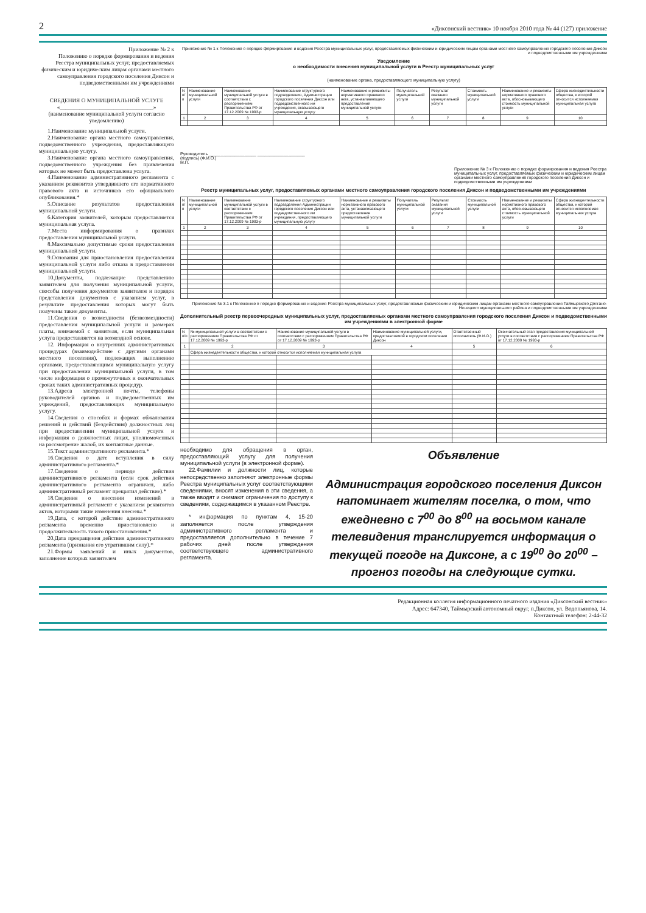2 «Диксонский вестник» 10 ноября 2010 года № 44 (127) приложение
Приложение № 2 к
Положению о порядке формирования и ведения Реестра муниципальных услуг, предоставляемых физическим и юридическим лицам органами местного самоуправления городского поселения Диксон и подведомственными им учреждениями
СВЕДЕНИЯ О МУНИЦИПАЛЬНОЙ УСЛУГЕ
«_________________________________»
(наименование муниципальной услуги согласно уведомлению)
1.Наименование муниципальной услуги.
2.Наименование органа местного самоуправления, подведомственного учреждения, предоставляющего муниципальную услугу.
3.Наименование органа местного самоуправления, подведомственного учреждения без привлечения которых не может быть предоставлена услуга.
4.Наименование административного регламента с указанием реквизитов утвердившего его нормативного правового акта и источников его официального опубликования.*
5.Описание результатов предоставления муниципальной услуги.
6.Категория заявителей, которым предоставляется муниципальная услуга.
7.Места информирования о правилах предоставления муниципальной услуги.
8.Максимально допустимые сроки предоставления муниципальной услуги.
9.Основания для приостановления предоставления муниципальной услуги либо отказа в предоставлении муниципальной услуги.
10.Документы, подлежащие представлению заявителем для получения муниципальной услуги, способы получения документов заявителем и порядок представления документов с указанием услуг, в результате предоставления которых могут быть получены такие документы.
11.Сведения о возмездности (безвозмездности) предоставления муниципальной услуги и размерах платы, взимаемой с заявителя, если муниципальная услуга предоставляется на возмездной основе.
12. Информация о внутренних административных процедурах (взаимодействие с другими органами местного поселения), подлежащих выполнению органами, предоставляющими муниципальную услугу при предоставлении муниципальной услуги, в том числе информация о промежуточных и окончательных сроках таких административных процедур.
13.Адреса электронной почты, телефоны руководителей органов и подведомственных им учреждений, предоставляющих муниципальную услугу.
14.Сведения о способах и формах обжалования решений и действий (бездействия) должностных лиц при предоставлении муниципальной услуги и информация о должностных лицах, уполномоченных на рассмотрение жалоб, их контактные данные.
15.Текст административного регламента.*
16.Сведения о дате вступления в силу административного регламента.*
17.Сведения о периоде действия административного регламента (если срок действия административного регламента ограничен, либо административный регламент прекратил действие).*
18.Сведения о внесении изменений в административный регламент с указанием реквизитов актов, которыми такие изменения внесены.*
19.Дата, с которой действие административного регламента временно приостановлено и продолжительность такого приостановления.*
20.Дата прекращения действия административного регламента (признания его утратившим силу).*
21.Формы заявлений и иных документов, заполнение которых заявителем
Приложение № 1 к Положению о порядке формирования и ведения Реестра муниципальных услуг, предоставляемых физическим и юридическим лицам органами местного самоуправления городского поселения Диксон и подведомственными им учреждениями
Уведомление
о необходимости внесения муниципальной услуги в Реестр муниципальных услуг
(наименование органа, предоставляющего муниципальную услугу)
| N п/п | Наименование муниципальной услуги | Наименование муниципальной услуги в соответствии с распоряжением Правительства РФ от 17.12.2009 № 1993-р | Наименование структурного подразделения, Администрации городского поселения Диксон или подведомственного им учреждения, оказывающего муниципальную услугу | Наименование и реквизиты нормативного правового акта, устанавливающего предоставление муниципальной услуги | Получатель муниципальной услуги | Результат оказания муниципальной услуги | Стоимость муниципальной услуги | Наименование и реквизиты нормативного правового акта, обосновывающего стоимость муниципальной услуги | Сфера жизнедеятельности общества, к которой относится исполняемая муниципальная услуга |
| --- | --- | --- | --- | --- | --- | --- | --- | --- | --- |
| 1 | 2 | 3 | 4 | 5 | 6 | 7 | 8 | 9 | 10 |
Руководитель ____________________ ____________________
(подпись) (Ф.И.О.)
М.П.
Приложение № 3 к Положению о порядке формирования и ведения Реестра муниципальных услуг, предоставляемых физическим и юридическим лицам органами местного самоуправления городского поселения Диксон и подведомственными им учреждениями
Реестр муниципальных услуг, предоставляемых органами местного самоуправления городского поселения Диксон и подведомственными им учреждениями
| N п/п | Наименование муниципальной услуги | Наименование муниципальной услуги в соответствии с распоряжением Правительства РФ от 17.12.2009 № 1993-р | Наименование структурного подразделения Администрации городского поселения Диксон или подведомственного им учреждения, предоставляющего муниципальную услугу | Наименование и реквизиты нормативного правового акта, устанавливающего предоставление муниципальной услуги | Получатель муниципальной услуги | Результат оказания муниципальной услуги | Стоимость муниципальной услуги | Наименование и реквизиты нормативного правового акта, обосновывающего стоимость муниципальной услуги | Сфера жизнедеятельности общества, к которой относится исполняемая муниципальная услуга |
| --- | --- | --- | --- | --- | --- | --- | --- | --- | --- |
| 1 | 2 | 3 | 4 | 5 | 6 | 7 | 8 | 9 | 10 |
Приложение № 3.1 к Положению о порядке формирования и ведения Реестра муниципальных услуг, предоставляемых физическим и юридическим лицам органами местного самоуправления Таймырского Долгано-Ненецкого муниципального района и подведомственными им учреждениями
Дополнительный реестр первоочередных муниципальных услуг, предоставляемых органами местного самоуправления городского поселения Диксон и подведомственными им учреждениями в электронной форме
| N п/п | № муниципальной услуги в соответствии с распоряжением Правительства РФ от 17.12.2009 № 1993-р | Наименование муниципальной услуги в соответствии с распоряжением Правительства РФ от 17.12.2009 № 1993-р | Наименование муниципальной услуги, предоставляемой в городском поселении Диксон | Ответственный исполнитель (Ф.И.О.) | Окончательный этап предоставления муниципальной услуги в соответствии с распоряжением Правительства РФ от 17.12.2009 № 1993-р |
| --- | --- | --- | --- | --- | --- |
| 1 | 2 | 3 | 4 | 5 | 6 |
| | Сфера жизнедеятельности общества, к которой относится исполняемая муниципальная услуга | | | | |
необходимо для обращения в орган, предоставляющий услугу для получения муниципальной услуги (в электронной форме).
22.Фамилии и должности лиц, которые непосредственно заполняют электронные формы Реестра муниципальных услуг соответствующими сведениями, вносят изменения в эти сведения, а также вводят и снимают ограничения по доступу к сведениям, содержащимся в указанном Реестре.
* информация по пунктам 4, 15-20 заполняется после утверждения административного регламента и предоставляется дополнительно в течение 7 рабочих дней после утверждения соответствующего административного регламента.
Объявление
Администрация городского поселения Диксон напоминает жителям поселка, о том, что ежедневно с 7<sup>00</sup> до 8<sup>00</sup> на восьмом канале телевидения транслируется информация о текущей погоде на Диксоне, а с 19<sup>00</sup> до 20<sup>00</sup> – прогноз погоды на следующие сутки.
Редакционная коллегия информационного печатного издания «Диксонский вестник»
Адрес: 647340, Таймырский автономный округ, п.Диксон, ул. Водопьянова, 14.
Контактный телефон: 2-44-32